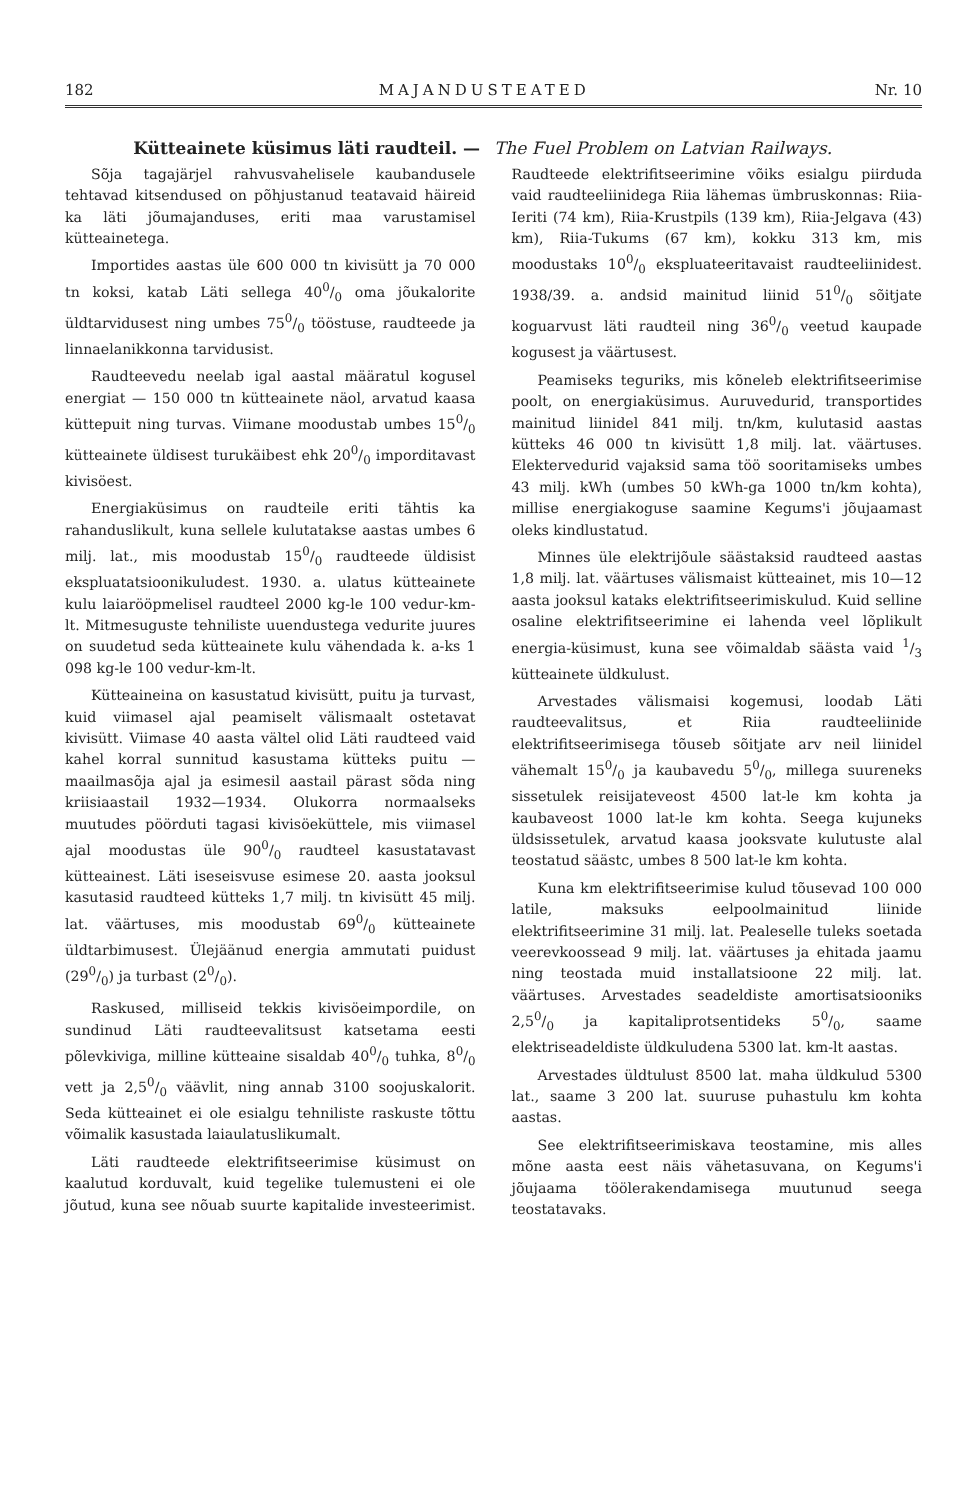182 MAJANDUSTEATED Nr. 10
Kütteainete küsimus läti raudteil. — The Fuel Problem on Latvian Railways.
Sõja tagajärjel rahvusvahelisele kaubandusele tehtavad kitsendused on põhjustanud teatavaid häireid ka läti jõumajanduses, eriti maa varustamisel kütteainetega.
Importides aastas üle 600 000 tn kivisütt ja 70 000 tn koksi, katab Läti sellega 400/0 oma jõukalorite üldtarvidusest ning umbes 750/0 tööstuse, raudteede ja linnaelanikkonna tarvidusist.
Raudteevedu neelab igal aastal määratul kogusel energiat — 150 000 tn kütteainete näol, arvatud kaasa küttepuit ning turvas. Viimane moodustab umbes 150/0 kütteainete üldisest turukäibest ehk 200/0 imporditavast kivisöest.
Energiaküsimus on raudteile eriti tähtis ka rahanduslikult, kuna sellele kulutatakse aastas umbes 6 milj. lat., mis moodustab 150/0 raudteede üldisist ekspluatatsioonikuludest. 1930. a. ulatus kütteainete kulu laiarööpmelisel raudteel 2000 kg-le 100 vedur-km-lt. Mitmesuguste tehniliste uuendustega vedurite juures on suudetud seda kütteainete kulu vähendada k. a-ks 1 098 kg-le 100 vedur-km-lt.
Kütteaineina on kasustatud kivisütt, puitu ja turvast, kuid viimasel ajal peamiselt välismaalt ostetavat kivisütt. Viimase 40 aasta vältel olid Läti raudteed vaid kahel korral sunnitud kasustama kütteks puitu — maailmasõja ajal ja esimesil aastail pärast sõda ning kriisiaastail 1932—1934. Olukorra normaalseks muutudes pöörduti tagasi kivisöeküttele, mis viimasel ajal moodustas üle 900/0 raudteel kasustatavast kütteainest. Läti iseseisvuse esimese 20. aasta jooksul kasutasid raudteed kütteks 1,7 milj. tn kivisütt 45 milj. lat. väärtuses, mis moodustab 690/0 kütteainete üldtarbimusest. Ülejäänud energia ammutati puidust (290/0) ja turbast (20/0).
Raskused, milliseid tekkis kivisöeimpordile, on sundinud Läti raudteevalitsust katsetama eesti põlevkiviga, milline kütteaine sisaldab 400/0 tuhka, 80/0 vett ja 2,50/0 väävlit, ning annab 3100 soojuskalorit. Seda kütteainet ei ole esialgu tehniliste raskuste tõttu võimalik kasustada laiaulatuslikumalt.
Läti raudteede elektrifitseerimise küsimust on kaalutud korduvalt, kuid tegelike tulemusteni ei ole jõutud, kuna see nõuab suurte kapitalide investeerimist. Raudteede elektrifitseerimine võiks esialgu piirduda vaid raudteeliinidega Riia lähemas ümbruskonnas: Riia-Ieriti (74 km), Riia-Krustpils (139 km), Riia-Jelgava (43) km), Riia-Tukums (67 km), kokku 313 km, mis moodustaks 100/0 ekspluateeritavaist raudteeliinidest. 1938/39. a. andsid mainitud liinid 510/0 sõitjate koguarvust läti raudteil ning 360/0 veetud kaupade kogusest ja väärtusest.
Peamiseks teguriks, mis kõneleb elektrifitseerimise poolt, on energiaküsimus. Auruvedurid, transportides mainitud liinidel 841 milj. tn/km, kulutasid aastas kütteks 46 000 tn kivisütt 1,8 milj. lat. väärtuses. Elektervedurid vajaksid sama töö sooritamiseks umbes 43 milj. kWh (umbes 50 kWh-ga 1000 tn/km kohta), millise energiakoguse saamine Kegums'i jõujaamast oleks kindlustatud.
Minnes üle elektrijõule säästaksid raudteed aastas 1,8 milj. lat. väärtuses välismaist kütteainet, mis 10—12 aasta jooksul kataks elektrifitseerimiskulud. Kuid selline osaline elektrifitseerimine ei lahenda veel lõplikult energia-küsimust, kuna see võimaldab säästa vaid 1/3 kütteainete üldkulust.
Arvestades välismaisi kogemusi, loodab Läti raudteevalitsus, et Riia raudteeliinide elektrifitseerimisega tõuseb sõitjate arv neil liinidel vähemalt 150/0 ja kaubavedu 50/0, millega suureneks sissetulek reisijateveost 4500 lat-le km kohta ja kaubaveost 1000 lat-le km kohta. Seega kujuneks üldsissetulek, arvatud kaasa jooksvate kulutuste alal teostatud säästϲ, umbes 8 500 lat-le km kohta.
Kuna km elektrifitseerimise kulud tõusevad 100 000 latile, maksuks eelpoolmainitud liinide elektrifitseerimine 31 milj. lat. Pealeselle tuleks soetada veerevkoossead 9 milj. lat. väärtuses ja ehitada jaamu ning teostada muid installatsioone 22 milj. lat. väärtuses. Arvestades seadeldiste amortisatsiooniks 2,50/0 ja kapitaliprotsentideks 50/0, saame elektriseadeldiste üldkuludena 5300 lat. km-lt aastas.
Arvestades üldtulust 8500 lat. maha üldkulud 5300 lat., saame 3 200 lat. suuruse puhastulu km kohta aastas.
See elektrifitseerimiskava teostamine, mis alles mõne aasta eest näis vähetasuvana, on Kegums'i jõujaama töölerakendamisega muutunud seega teostatavaks.